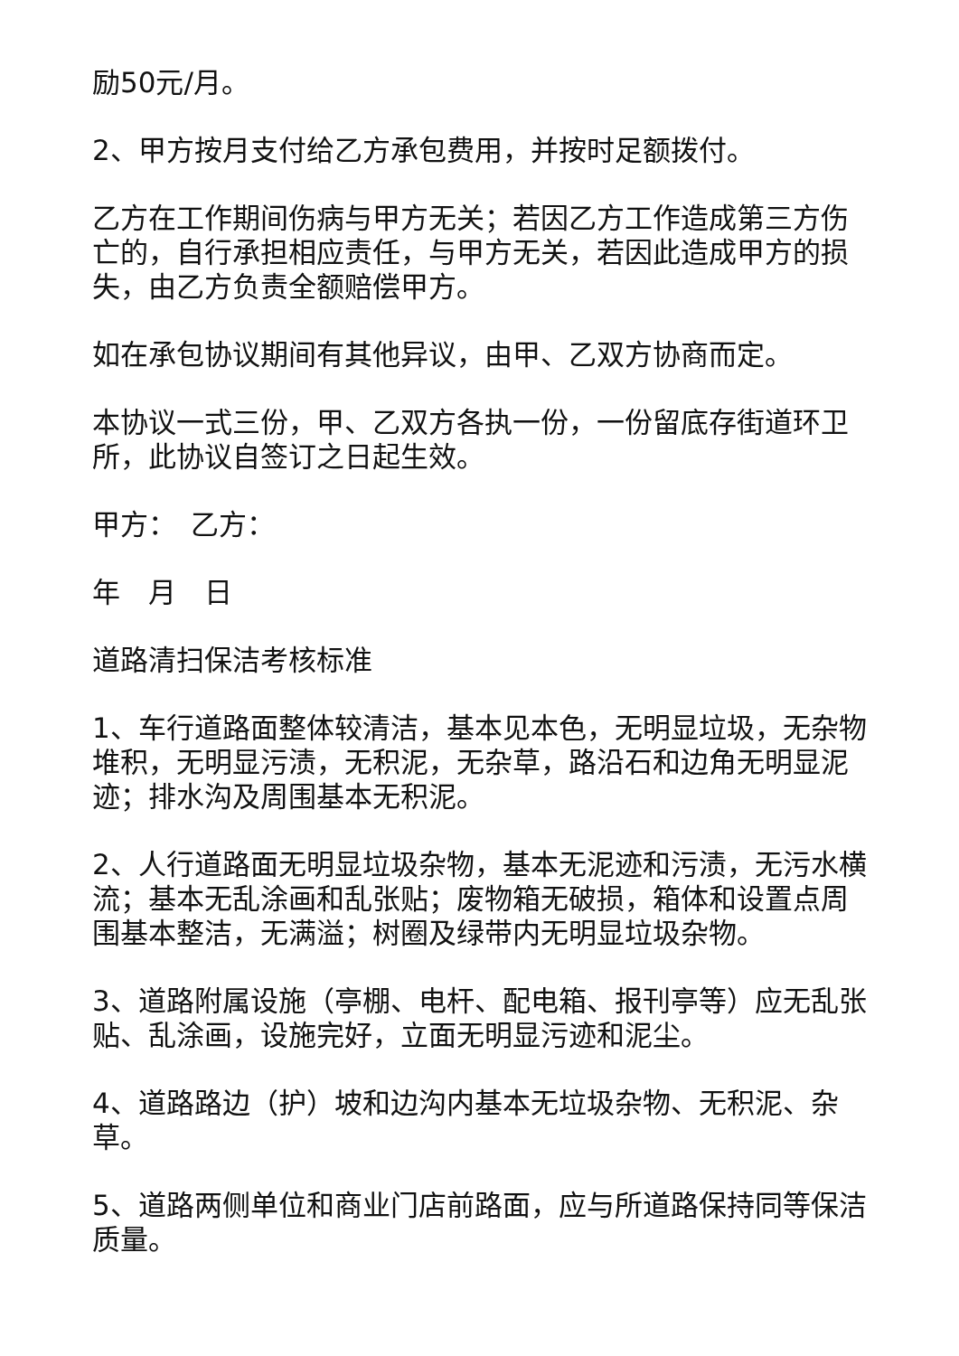励50元/月。
2、甲方按月支付给乙方承包费用，并按时足额拨付。
乙方在工作期间伤病与甲方无关；若因乙方工作造成第三方伤亡的，自行承担相应责任，与甲方无关，若因此造成甲方的损失，由乙方负责全额赔偿甲方。
如在承包协议期间有其他异议，由甲、乙双方协商而定。
本协议一式三份，甲、乙双方各执一份，一份留底存街道环卫 所，此协议自签订之日起生效。
甲方：　乙方：
年　月　日
道路清扫保洁考核标准
1、车行道路面整体较清洁，基本见本色，无明显垃圾，无杂物堆积，无明显污渍，无积泥，无杂草，路沿石和边角无明显泥迹；排水沟及周围基本无积泥。
2、人行道路面无明显垃圾杂物，基本无泥迹和污渍，无污水横流；基本无乱涂画和乱张贴；废物箱无破损，箱体和设置点周围基本整洁，无满溢；树圈及绿带内无明显垃圾杂物。
3、道路附属设施（亭棚、电杆、配电箱、报刊亭等）应无乱张贴、乱涂画，设施完好，立面无明显污迹和泥尘。
4、道路路边（护）坡和边沟内基本无垃圾杂物、无积泥、杂草。
5、道路两侧单位和商业门店前路面，应与所道路保持同等保洁质量。